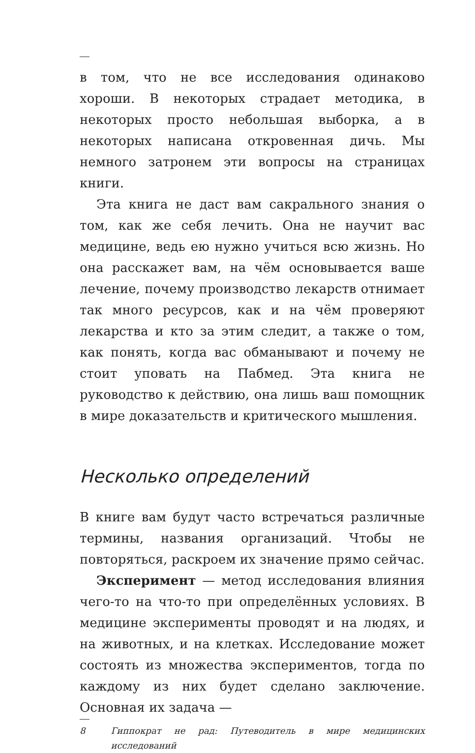в том, что не все исследования одинаково хороши. В некоторых страдает методика, в некоторых просто небольшая выборка, а в некоторых написана откровенная дичь. Мы немного затронем эти вопросы на страницах книги.
Эта книга не даст вам сакрального знания о том, как же себя лечить. Она не научит вас медицине, ведь ею нужно учиться всю жизнь. Но она расскажет вам, на чём основывается ваше лечение, почему производство лекарств отнимает так много ресурсов, как и на чём проверяют лекарства и кто за этим следит, а также о том, как понять, когда вас обманывают и почему не стоит уповать на Пабмед. Эта книга не руководство к действию, она лишь ваш помощник в мире доказательств и критического мышления.
Несколько определений
В книге вам будут часто встречаться различные термины, названия организаций. Чтобы не повторяться, раскроем их значение прямо сейчас.
Эксперимент — метод исследования влияния чего-то на что-то при определённых условиях. В медицине эксперименты проводят и на людях, и на животных, и на клетках. Исследование может состоять из множества экспериментов, тогда по каждому из них будет сделано заключение. Основная их задача —
8 Гиппократ не рад: Путеводитель в мире медицинских исследований